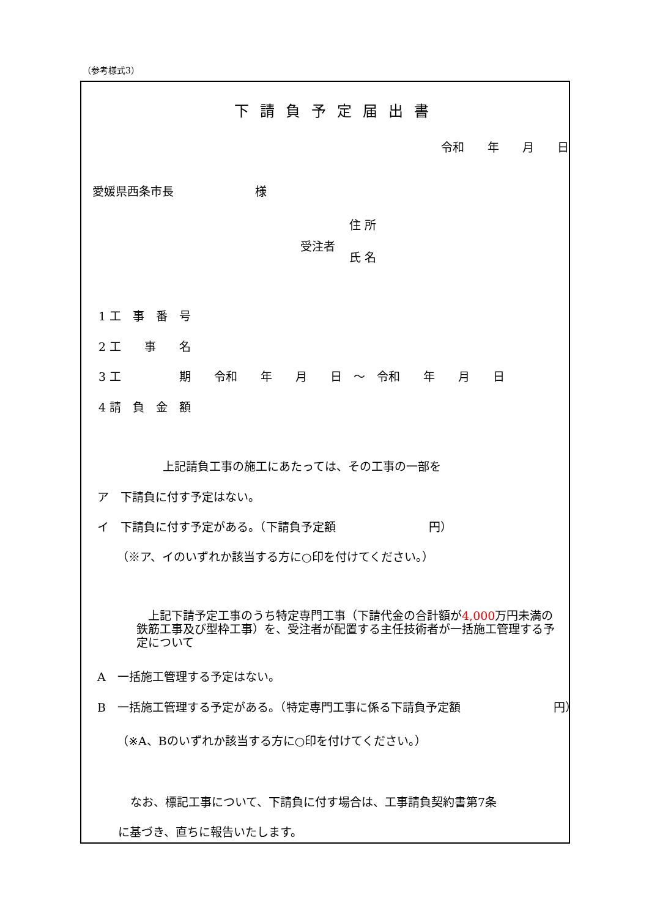（参考様式3）
下請負予定届出書
令和　　年　　月　　日
愛媛県西条市長　　　　　　　様
住 所
受注者
氏 名
1 工　事　番　号
2 工　　事　　名
3 工　　　　　期　　令和　　年　　月　　日　～　令和　　年　　月　　日
4 請　負　金　額
上記請負工事の施工にあたっては、その工事の一部を
ア　下請負に付す予定はない。
イ　下請負に付す予定がある。（下請負予定額　　　　　　　　円）
（※ア、イのいずれか該当する方に○印を付けてください。）
　上記下請予定工事のうち特定専門工事（下請代金の合計額が4,000万円未満の鉄筋工事及び型枠工事）を、受注者が配置する主任技術者が一括施工管理する予定について
A　一括施工管理する予定はない。
B　一括施工管理する予定がある。（特定専門工事に係る下請負予定額　　　　　　　　円）
（※A、Bのいずれか該当する方に○印を付けてください。）
なお、標記工事について、下請負に付す場合は、工事請負契約書第7条
に基づき、直ちに報告いたします。